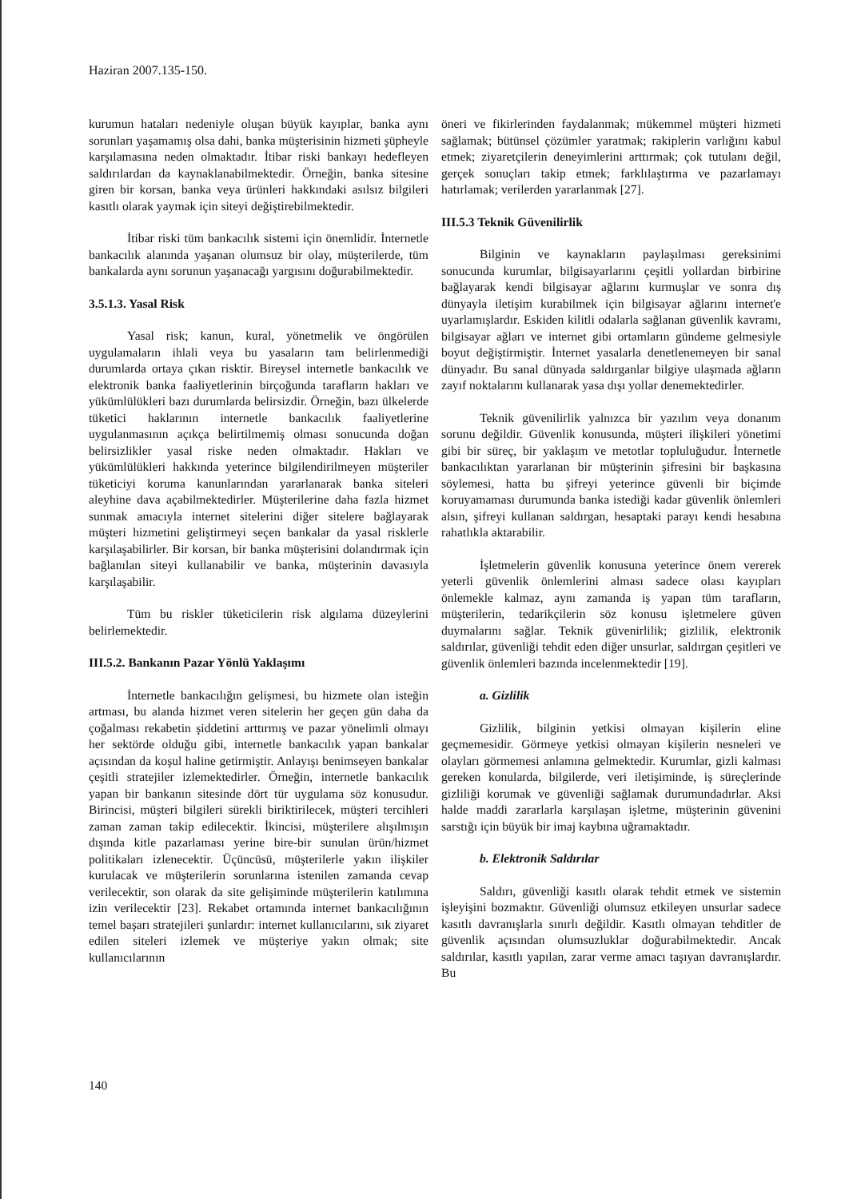Haziran 2007.135-150.
kurumun hataları nedeniyle oluşan büyük kayıplar, banka aynı sorunları yaşamamış olsa dahi, banka müşterisinin hizmeti şüpheyle karşılamasına neden olmaktadır. İtibar riski bankayı hedefleyen saldırılardan da kaynaklanabilmektedir. Örneğin, banka sitesine giren bir korsan, banka veya ürünleri hakkındaki asılsız bilgileri kasıtlı olarak yaymak için siteyi değiştirebilmektedir.
İtibar riski tüm bankacılık sistemi için önemlidir. İnternetle bankacılık alanında yaşanan olumsuz bir olay, müşterilerde, tüm bankalarda aynı sorunun yaşanacağı yargısını doğurabilmektedir.
3.5.1.3. Yasal Risk
Yasal risk; kanun, kural, yönetmelik ve öngörülen uygulamaların ihlali veya bu yasaların tam belirlenmediği durumlarda ortaya çıkan risktir. Bireysel internetle bankacılık ve elektronik banka faaliyetlerinin birçoğunda tarafların hakları ve yükümlülükleri bazı durumlarda belirsizdir. Örneğin, bazı ülkelerde tüketici haklarının internetle bankacılık faaliyetlerine uygulanmasının açıkça belirtilmemiş olması sonucunda doğan belirsizlikler yasal riske neden olmaktadır. Hakları ve yükümlülükleri hakkında yeterince bilgilendirilmeyen müşteriler tüketiciyi koruma kanunlarından yararlanarak banka siteleri aleyhine dava açabilmektedirler. Müşterilerine daha fazla hizmet sunmak amacıyla internet sitelerini diğer sitelere bağlayarak müşteri hizmetini geliştirmeyi seçen bankalar da yasal risklerle karşılaşabilirler. Bir korsan, bir banka müşterisini dolandırmak için bağlanılan siteyi kullanabilir ve banka, müşterinin davasıyla karşılaşabilir.
Tüm bu riskler tüketicilerin risk algılama düzeylerini belirlemektedir.
III.5.2. Bankanın Pazar Yönlü Yaklaşımı
İnternetle bankacılığın gelişmesi, bu hizmete olan isteğin artması, bu alanda hizmet veren sitelerin her geçen gün daha da çoğalması rekabetin şiddetini arttırmış ve pazar yönelimli olmayı her sektörde olduğu gibi, internetle bankacılık yapan bankalar açısından da koşul haline getirmiştir. Anlayışı benimseyen bankalar çeşitli stratejiler izlemektedirler. Örneğin, internetle bankacılık yapan bir bankanın sitesinde dört tür uygulama söz konusudur. Birincisi, müşteri bilgileri sürekli biriktirilecek, müşteri tercihleri zaman zaman takip edilecektir. İkincisi, müşterilere alışılmışın dışında kitle pazarlaması yerine bire-bir sunulan ürün/hizmet politikaları izlenecektir. Üçüncüsü, müşterilerle yakın ilişkiler kurulacak ve müşterilerin sorunlarına istenilen zamanda cevap verilecektir, son olarak da site gelişiminde müşterilerin katılımına izin verilecektir [23]. Rekabet ortamında internet bankacılığının temel başarı stratejileri şunlardır: internet kullanıcılarını, sık ziyaret edilen siteleri izlemek ve müşteriye yakın olmak; site kullanıcılarının
öneri ve fikirlerinden faydalanmak; mükemmel müşteri hizmeti sağlamak; bütünsel çözümler yaratmak; rakiplerin varlığını kabul etmek; ziyaretçilerin deneyimlerini arttırmak; çok tutulanı değil, gerçek sonuçları takip etmek; farklılaştırma ve pazarlamayı hatırlamak; verilerden yararlanmak [27].
III.5.3 Teknik Güvenilirlik
Bilginin ve kaynakların paylaşılması gereksinimi sonucunda kurumlar, bilgisayarlarını çeşitli yollardan birbirine bağlayarak kendi bilgisayar ağlarını kurmuşlar ve sonra dış dünyayla iletişim kurabilmek için bilgisayar ağlarını internet'e uyarlamışlardır. Eskiden kilitli odalarla sağlanan güvenlik kavramı, bilgisayar ağları ve internet gibi ortamların gündeme gelmesiyle boyut değiştirmiştir. İnternet yasalarla denetlenemeyen bir sanal dünyadır. Bu sanal dünyada saldırganlar bilgiye ulaşmada ağların zayıf noktalarını kullanarak yasa dışı yollar denemektedirler.
Teknik güvenilirlik yalnızca bir yazılım veya donanım sorunu değildir. Güvenlik konusunda, müşteri ilişkileri yönetimi gibi bir süreç, bir yaklaşım ve metotlar topluluğudur. İnternetle bankacılıktan yararlanan bir müşterinin şifresini bir başkasına söylemesi, hatta bu şifreyi yeterince güvenli bir biçimde koruyamaması durumunda banka istediği kadar güvenlik önlemleri alsın, şifreyi kullanan saldırgan, hesaptaki parayı kendi hesabına rahatlıkla aktarabilir.
İşletmelerin güvenlik konusuna yeterince önem vererek yeterli güvenlik önlemlerini alması sadece olası kayıpları önlemekle kalmaz, aynı zamanda iş yapan tüm tarafların, müşterilerin, tedarikçilerin söz konusu işletmelere güven duymalarını sağlar. Teknik güvenirlilik; gizlilik, elektronik saldırılar, güvenliği tehdit eden diğer unsurlar, saldırgan çeşitleri ve güvenlik önlemleri bazında incelenmektedir [19].
a. Gizlilik
Gizlilik, bilginin yetkisi olmayan kişilerin eline geçmemesidir. Görmeye yetkisi olmayan kişilerin nesneleri ve olayları görmemesi anlamına gelmektedir. Kurumlar, gizli kalması gereken konularda, bilgilerde, veri iletişiminde, iş süreçlerinde gizliliği korumak ve güvenliği sağlamak durumundadırlar. Aksi halde maddi zararlarla karşılaşan işletme, müşterinin güvenini sarstığı için büyük bir imaj kaybına uğramaktadır.
b. Elektronik Saldırılar
Saldırı, güvenliği kasıtlı olarak tehdit etmek ve sistemin işleyişini bozmaktır. Güvenliği olumsuz etkileyen unsurlar sadece kasıtlı davranışlarla sınırlı değildir. Kasıtlı olmayan tehditler de güvenlik açısından olumsuzluklar doğurabilmektedir. Ancak saldırılar, kasıtlı yapılan, zarar verme amacı taşıyan davranışlardır. Bu
140